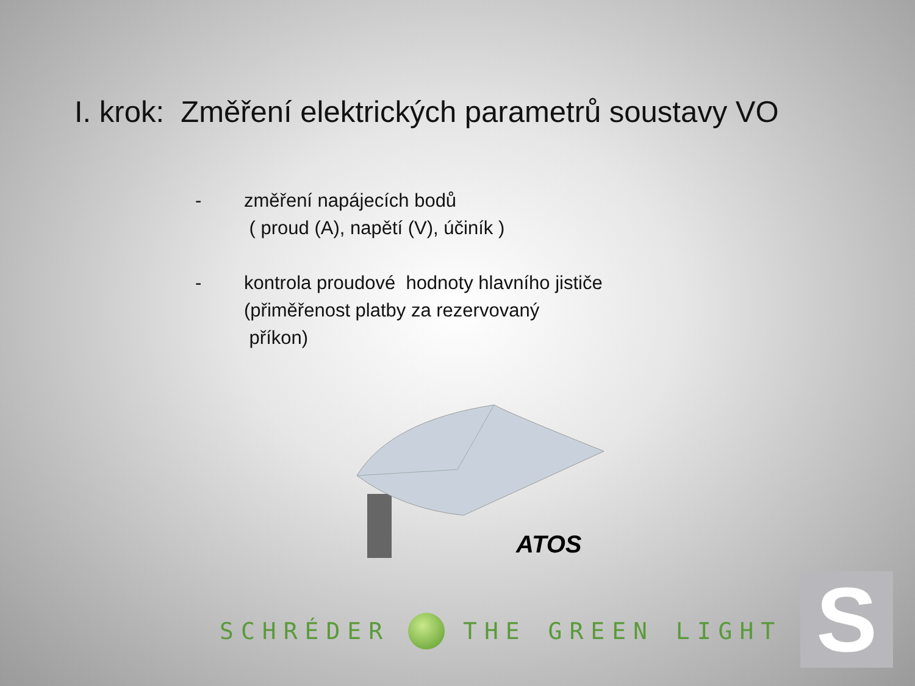I. krok: Změření elektrických parametrů soustavy VO
- změření napájecích bodů
( proud (A), napětí (V), účiník )
- kontrola proudové hodnoty hlavního jističe
(přiměřenost platby za rezervovaný
příkon)
ATOS
SCHRÉDER THE GREEN LIGHT S